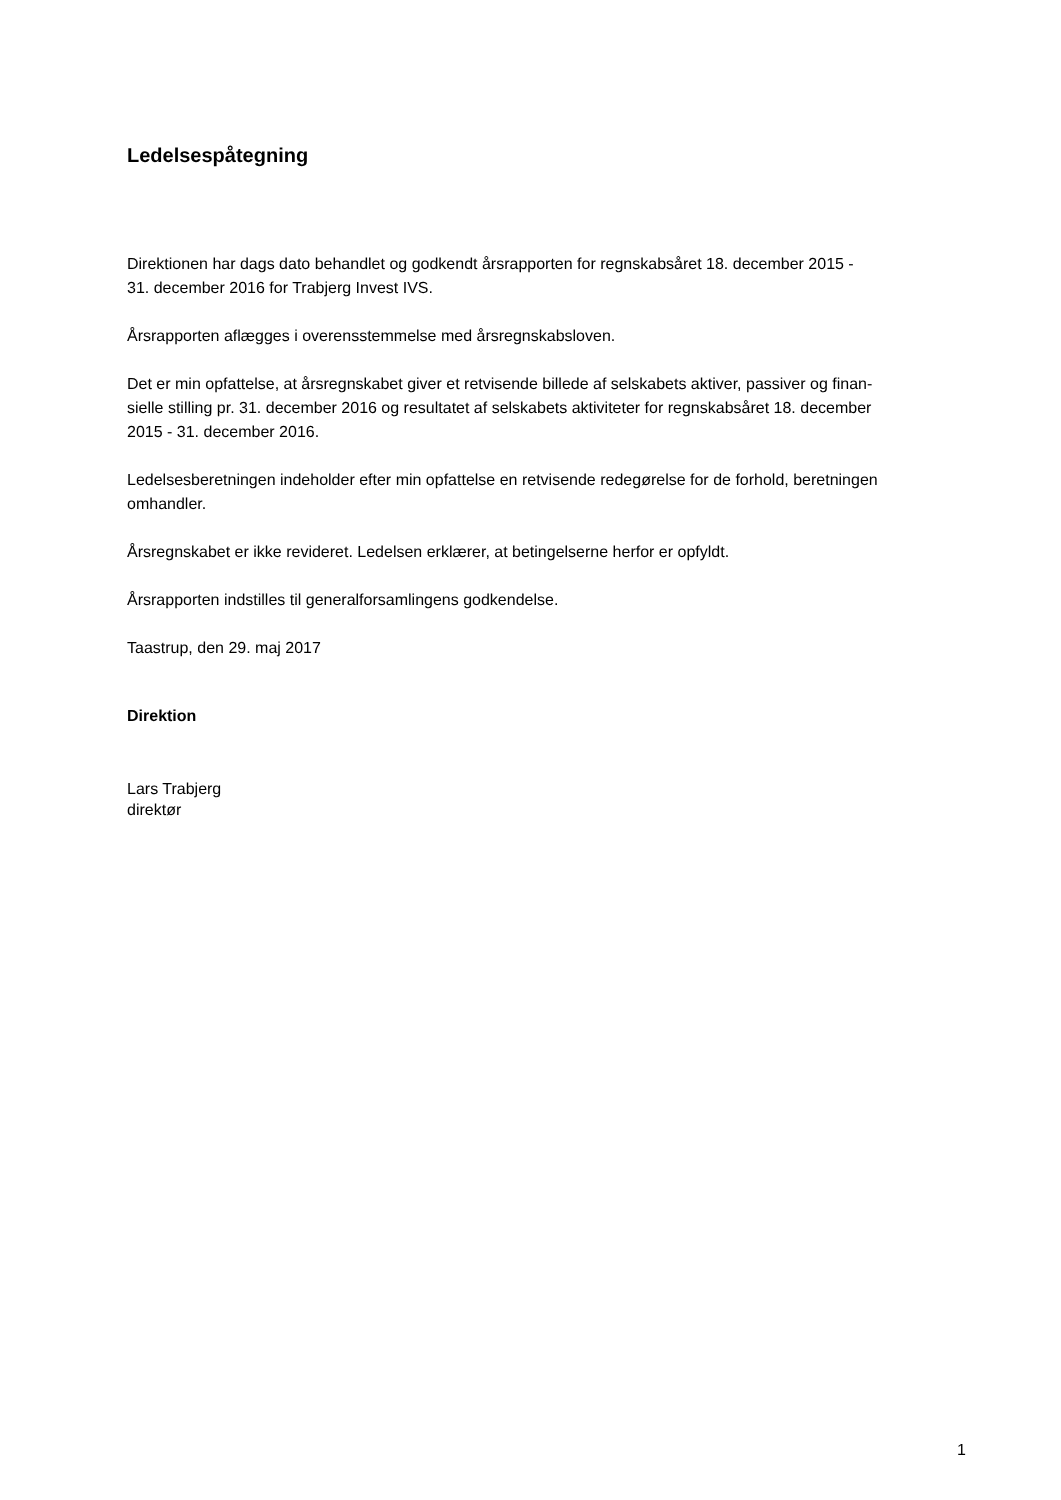Ledelsespåtegning
Direktionen har dags dato behandlet og godkendt årsrapporten for regnskabsåret 18. december 2015 -
31. december 2016 for Trabjerg Invest IVS.
Årsrapporten aflægges i overensstemmelse med årsregnskabsloven.
Det er min opfattelse, at årsregnskabet giver et retvisende billede af selskabets aktiver, passiver og finan-
sielle stilling pr. 31. december 2016 og resultatet af selskabets aktiviteter for regnskabsåret 18. december
2015 - 31. december 2016.
Ledelsesberetningen indeholder efter min opfattelse en retvisende redegørelse for de forhold, beretningen
omhandler.
Årsregnskabet er ikke revideret. Ledelsen erklærer, at betingelserne herfor er opfyldt.
Årsrapporten indstilles til generalforsamlingens godkendelse.
Taastrup, den 29. maj 2017
Direktion
Lars Trabjerg
direktør
1